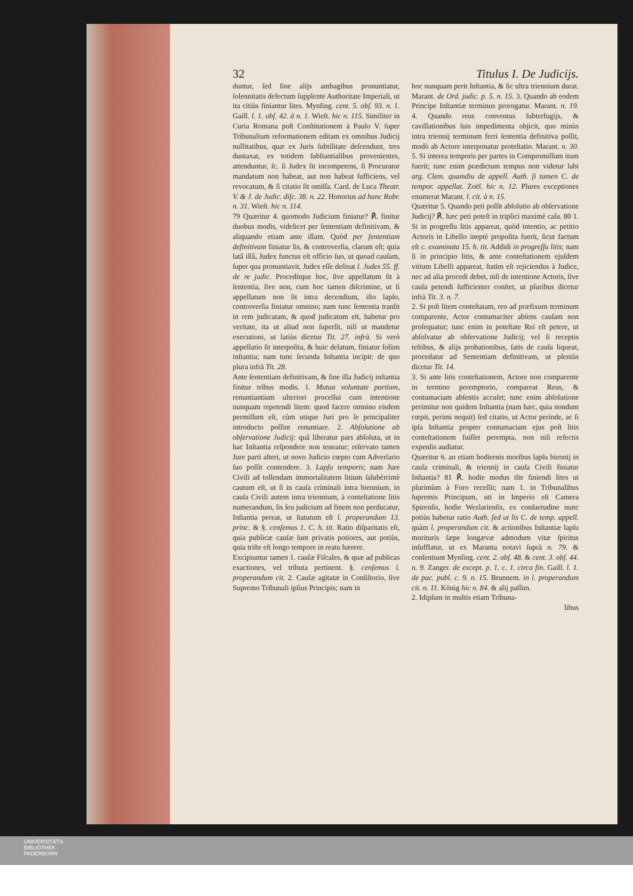32 Titulus I. De Judicijs.
duntur, ſed ſine alijs ambagibus pronuntiatur, ſolennitatis defectum ſupplente Authoritate Imperiali, ut ita citiùs finiantur lites. Mynſing. cent. 5. obſ. 93. n. 1. Gaill. l. 1. obſ. 42. à n. 1. Wieſt. hic n. 115. Similiter in Curia Romana poſt Conſtitutionem à Paulo V. ſuper Tribunalium reformationem editam ex omnibus Judicij nullitatibus, quæ ex Juris ſubtilitate deſcendunt, tres duntaxat, ex totidem ſubſtantialibus provenientes, attenduntur, ſc. ſi Judex ſit incompetens, ſi Procurator mandatum non habeat, aut non habeat ſufficiens, vel revocatum, & ſi citatio ſit omiſſa. Card. de Luca Theatr. V. & J. de Judic. diſc. 38. n. 22. Honorius ad hanc Rubr. n. 31. Wieſt. hic n. 114.
79 Quæritur 4. quomodo Judicium finiatur? ℟. finitur duobus modis, videlicet per ſententiam definitivam, & aliquando etiam ante illam. Quòd per ſententiam definitivam finiatur lis, & controverſia, clarum eſt; quia latâ illâ, Judex functus eſt officio ſuo, ut quoad cauſam, ſuper qua pronuntiavit, Judex eſſe deſinat l. Judex 55. ff. de re judic. Proceditque hoc, ſive appellatum ſit à ſententia, ſive non, cum hoc tamen diſcrimine, ut ſi appellatum non ſit intra decendium, iſto lapſo, controverſia finiatur omnino; nam tunc ſententia tranſit in rem judicatam, & quod judicatum eſt, habetur pro veritate, ita ut aliud non ſuperſit, niſi ut mandetur executioni, ut latiùs dicetur Tit. 27. infrà. Si verò appellatio ſit interpoſita, & huic delatum, finiatur ſolùm inſtantia; nam tunc ſecunda Inſtantia incipit: de quo plura infrà Tit. 28.
Ante ſententiam definitivam, & ſine illa Judicij inſtantia finitur tribus modis. 1. Mutua voluntate partium, renuntiantium ulteriori proceſſui cum intentione nunquam repetendi litem: quod facere omnino eisdem permiſſum eſt, cùm utique Juri pro ſe principaliter introducto poſſint renuntiare. 2. Abſolutione ab obſervatione Judicij: quâ liberatur pars abſoluta, ut in hac Inſtantia reſpondere non teneatur; reſervato tamen Jure parti alteri, ut novo Judicio cœpto cum Adverſario ſuo poſſit contendere. 3. Lapſu temporis; nam Jure Civili ad tollendam immortalitatem litium ſalubèrrimè cautum eſt, ut ſi in cauſa criminali intra biennium, in cauſa Civili autem intra triennium, à conteſtatione litis numerandum, lis ſeu judicium ad finem non perducatur, Inſtantia pereat, ut ſtatutum eſt l. properandum 13. princ. & §. cenſemus 1. C. h. tit. Ratio diſparitatis eſt, quia publicæ cauſæ ſunt privatis potiores, aut potiùs, quia triſte eſt longo tempore in reatu hærere.
Excipiuntur tamen 1. cauſæ Fiſcales, & quæ ad publicas exactiones, vel tributa pertinent. §. cenſemus l. properandum cit. 2. Cauſæ agitatæ in Conſiſtorio, ſive Supremo Tribunali ipſius Principis; nam in
hoc nunquam perit Inſtantia, & ſic ultra triennium durat. Marant. de Ord. judic. p. 5. n. 15. 3. Quando ab eodem Principe Inſtantiæ terminus prorogatur. Marant. n. 19. 4. Quando reus conventus ſubterfugijs, & cavillationibus ſuis impedimenta objicit, quo minùs intra triennij terminum ferri ſententia definitiva poſſit, modò ab Actore interponatur proteſtatio. Marant. n. 30. 5. Si interea temporis per partes in Compromiſſum itum fuerit; tunc enim prædictum tempus non videtur labi arg. Clem. quamdiu de appell. Auth. ſi tamen C. de tempor. appellat. Zoëſ. hic n. 12. Plures exceptiones enumerat Marant. l. cit. à n. 15.
Quæritur 5. Quando peti poſſit abſolutio ab obſervatione Judicij? ℟. hæc peti poteſt in triplici maximè caſu. 80 1. Si in progreſſu litis appareat, quòd intentio, ac petitio Actoris in Libello ineptè propoſita fuerit, ſicut factum eſt c. examinata 15. h. tit. Addidi in progreſſu litis; nam ſi in principio litis, & ante conteſtationem ejuſdem vitium Libelli appareat, ſtatim eſt rejiciendus à Judice, nec ad alia procedi debet, niſi de intentione Actoris, ſive cauſa petendi ſufficienter conſtet, ut pluribus dicetur infrà Tit. 3. n. 7.
2. Si poſt litem conteſtatam, reo ad præfixum terminum comparente, Actor contumaciter abſens cauſam non proſequatur; tunc enim in poteſtate Rei eſt petere, ut abſolvatur ab obſervatione Judicij; vel ſi receptis teſtibus, & alijs probationibus, ſatis de cauſa liqueat, procedatur ad Sententiam definitivam, ut pleniùs dicetur Tit. 14.
3. Si ante litis conteſtationem, Actore non comparente in termino peremptorio, compareat Reus, & contumaciam abſentis accuſet; tunc enim abſolutione perimitur non quidem Inſtantia (nam hæc, quia nondum cœpit, perimi nequit) ſed citatio, ut Actor perinde, ac ſi ipſa Inſtantia propter contumaciam ejus poſt litis conteſtationem fuiſſet perempta, non niſi refectis expenſis audiatur.
Quæritur 6. an etiam hodiernis moribus lapſu biennij in cauſa criminali, & triennij in cauſa Civili finiatur Inſtantia? 81 ℟. hodie modus iſte finiendi lites ut plurimùm à Foro receſſit; nam 1. in Tribunalibus ſupremis Principum, uti in Imperio eſt Camera Spirenſis, hodie Wezlarienſis, ex conſuetudine nunc potiùs habetur ratio Auth. ſed ut lis C. de temp. appell. quàm l. properandum cit. & actionibus Inſtantiæ lapſu morituris ſæpe longævæ admodum vitæ ſpiritus inſufflatur, ut ex Maranta notavi ſuprà n. 79. & conſentiunt Mynſing. cent. 2. obſ. 48. & cent. 3. obſ. 44. n. 9. Zanger. de except. p. 1. c. 1. circa fin. Gaill. l. 1. de pac. publ. c. 9. n. 15. Brunnem. in l. properandum cit. n. 11. König hic n. 84. & alij paſſim.
2. Idipſum in multis etiam Tribuna-
libus
UNIVERSITÄTS-
BIBLIOTHEK
PADERBORN